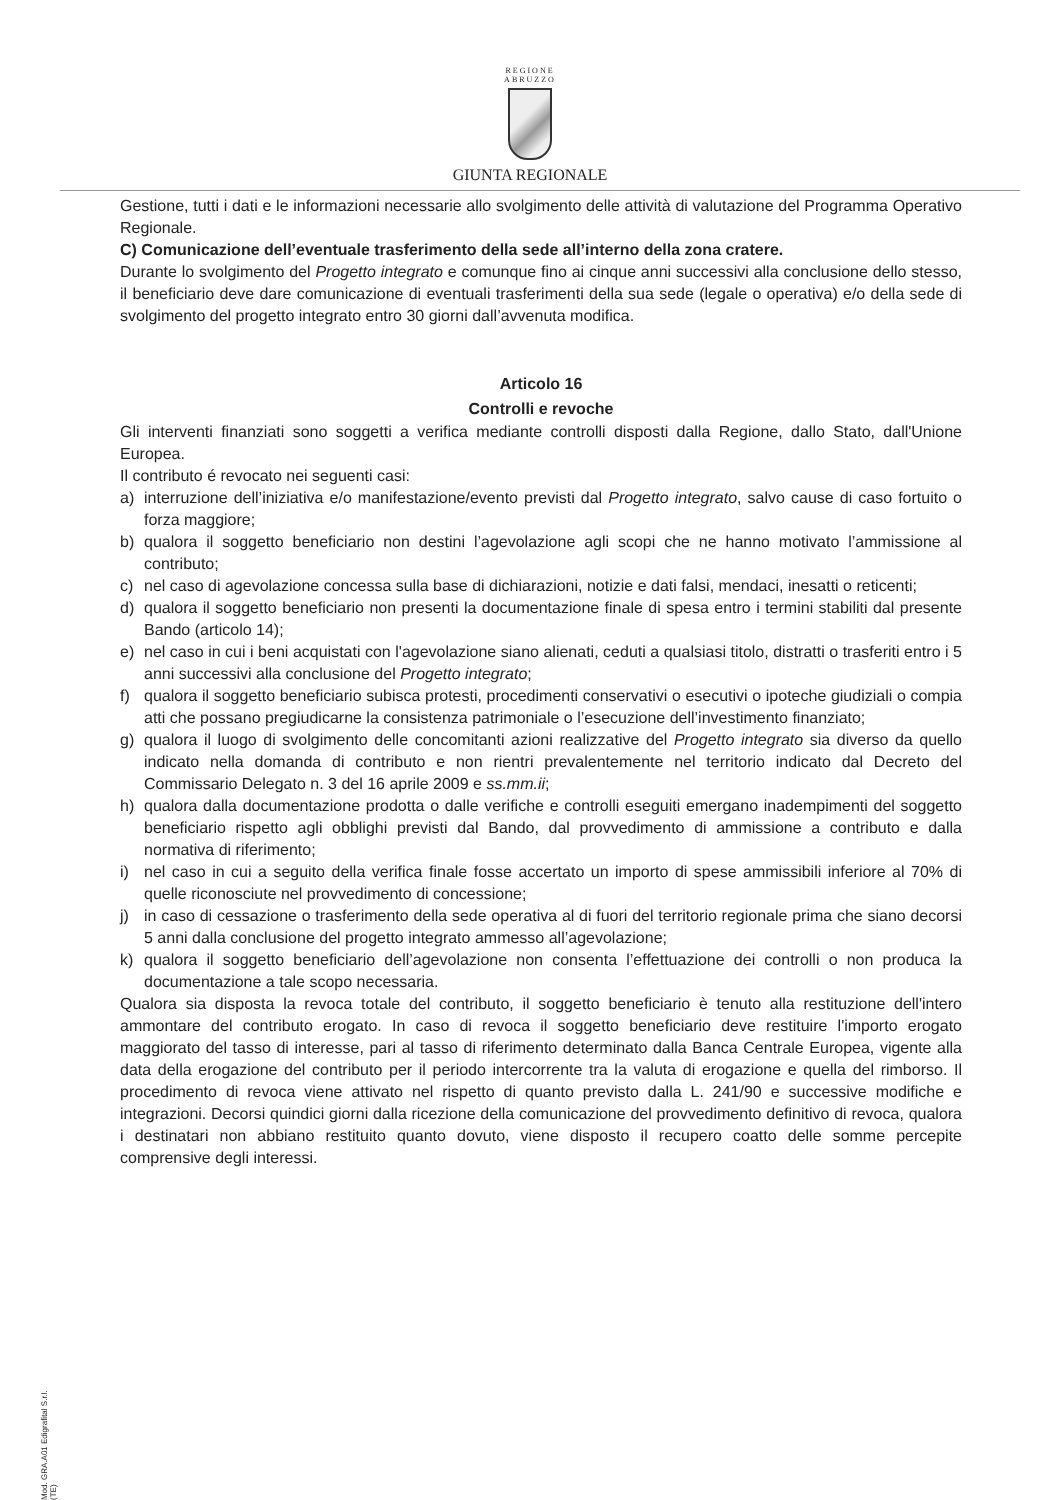REGIONE
ABRUZZO
GIUNTA REGIONALE
Gestione, tutti i dati e le informazioni necessarie allo svolgimento delle attività di valutazione del Programma Operativo Regionale.
C) Comunicazione dell’eventuale trasferimento della sede all’interno della zona cratere.
Durante lo svolgimento del Progetto integrato e comunque fino ai cinque anni successivi alla conclusione dello stesso, il beneficiario deve dare comunicazione di eventuali trasferimenti della sua sede (legale o operativa) e/o della sede di svolgimento del progetto integrato entro 30 giorni dall’avvenuta modifica.
Articolo 16
Controlli e revoche
Gli interventi finanziati sono soggetti a verifica mediante controlli disposti dalla Regione, dallo Stato, dall'Unione Europea.
Il contributo é revocato nei seguenti casi:
a) interruzione dell’iniziativa e/o manifestazione/evento previsti dal Progetto integrato, salvo cause di caso fortuito o forza maggiore;
b) qualora il soggetto beneficiario non destini l’agevolazione agli scopi che ne hanno motivato l’ammissione al contributo;
c) nel caso di agevolazione concessa sulla base di dichiarazioni, notizie e dati falsi, mendaci, inesatti o reticenti;
d) qualora il soggetto beneficiario non presenti la documentazione finale di spesa entro i termini stabiliti dal presente Bando (articolo 14);
e) nel caso in cui i beni acquistati con l'agevolazione siano alienati, ceduti a qualsiasi titolo, distratti o trasferiti entro i 5 anni successivi alla conclusione del Progetto integrato;
f) qualora il soggetto beneficiario subisca protesti, procedimenti conservativi o esecutivi o ipoteche giudiziali o compia atti che possano pregiudicarne la consistenza patrimoniale o l’esecuzione dell’investimento finanziato;
g) qualora il luogo di svolgimento delle concomitanti azioni realizzative del Progetto integrato sia diverso da quello indicato nella domanda di contributo e non rientri prevalentemente nel territorio indicato dal Decreto del Commissario Delegato n. 3 del 16 aprile 2009 e ss.mm.ii;
h) qualora dalla documentazione prodotta o dalle verifiche e controlli eseguiti emergano inadempimenti del soggetto beneficiario rispetto agli obblighi previsti dal Bando, dal provvedimento di ammissione a contributo e dalla normativa di riferimento;
i) nel caso in cui a seguito della verifica finale fosse accertato un importo di spese ammissibili inferiore al 70% di quelle riconosciute nel provvedimento di concessione;
j) in caso di cessazione o trasferimento della sede operativa al di fuori del territorio regionale prima che siano decorsi 5 anni dalla conclusione del progetto integrato ammesso all’agevolazione;
k) qualora il soggetto beneficiario dell’agevolazione non consenta l’effettuazione dei controlli o non produca la documentazione a tale scopo necessaria.
Qualora sia disposta la revoca totale del contributo, il soggetto beneficiario è tenuto alla restituzione dell'intero ammontare del contributo erogato. In caso di revoca il soggetto beneficiario deve restituire l'importo erogato maggiorato del tasso di interesse, pari al tasso di riferimento determinato dalla Banca Centrale Europea, vigente alla data della erogazione del contributo per il periodo intercorrente tra la valuta di erogazione e quella del rimborso. Il procedimento di revoca viene attivato nel rispetto di quanto previsto dalla L. 241/90 e successive modifiche e integrazioni. Decorsi quindici giorni dalla ricezione della comunicazione del provvedimento definitivo di revoca, qualora i destinatari non abbiano restituito quanto dovuto, viene disposto il recupero coatto delle somme percepite comprensive degli interessi.
Mod. GRA.A01 Edigrafital S.r.l. (TE)